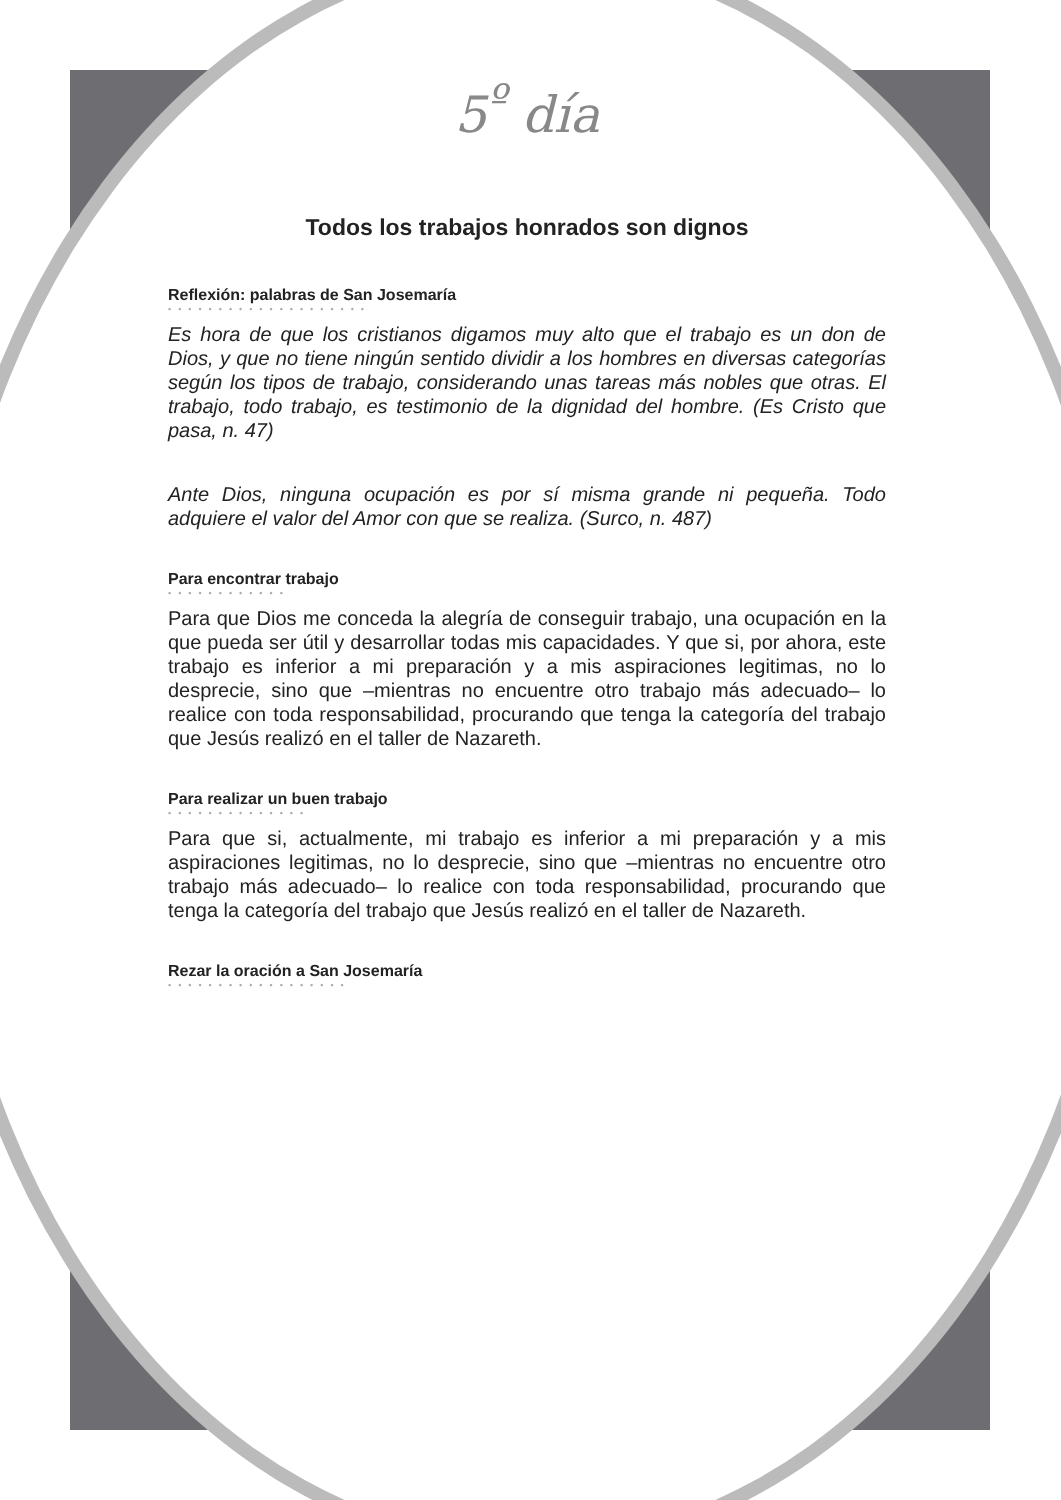5<sup>º</sup> día
Todos los trabajos honrados son dignos
Reflexión: palabras de San Josemaría
••••••••••••••••••••
Es hora de que los cristianos digamos muy alto que el trabajo es un don de Dios, y que no tiene ningún sentido dividir a los hombres en diversas categorías según los tipos de trabajo, considerando unas tareas más nobles que otras. El trabajo, todo trabajo, es testimonio de la dignidad del hombre. (Es Cristo que pasa, n. 47)
Ante Dios, ninguna ocupación es por sí misma grande ni pequeña. Todo adquiere el valor del Amor con que se realiza. (Surco, n. 487)
Para encontrar trabajo
••••••••••••
Para que Dios me conceda la alegría de conseguir trabajo, una ocupación en la que pueda ser útil y desarrollar todas mis capacidades. Y que si, por ahora, este trabajo es inferior a mi preparación y a mis aspiraciones legitimas, no lo desprecie, sino que –mientras no encuentre otro trabajo más adecuado– lo realice con toda responsabilidad, procurando que tenga la categoría del trabajo que Jesús realizó en el taller de Nazareth.
Para realizar un buen trabajo
••••••••••••••
Para que si, actualmente, mi trabajo es inferior a mi preparación y a mis aspiraciones legitimas, no lo desprecie, sino que –mientras no encuentre otro trabajo más adecuado– lo realice con toda responsabilidad, procurando que tenga la categoría del trabajo que Jesús realizó en el taller de Nazareth.
Rezar la oración a San Josemaría
••••••••••••••••••